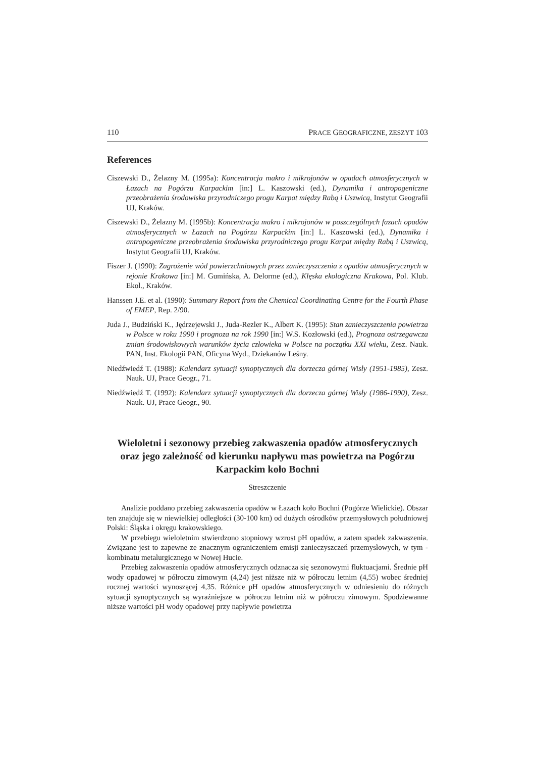110 PRACE GEOGRAFICZNE, ZESZYT 103
References
Ciszewski D., Żelazny M. (1995a): Koncentracja makro i mikrojonów w opadach atmosferycznych w Łazach na Pogórzu Karpackim [in:] L. Kaszowski (ed.), Dynamika i antropogeniczne przeobrażenia środowiska przyrodniczego progu Karpat między Rabą i Uszwicą, Instytut Geografii UJ, Kraków.
Ciszewski D., Żelazny M. (1995b): Koncentracja makro i mikrojonów w poszczególnych fazach opadów atmosferycznych w Łazach na Pogórzu Karpackim [in:] L. Kaszowski (ed.), Dynamika i antropogeniczne przeobrażenia środowiska przyrodniczego progu Karpat między Rabą i Uszwicą, Instytut Geografii UJ, Kraków.
Fiszer J. (1990): Zagrożenie wód powierzchniowych przez zanieczyszczenia z opadów atmosferycznych w rejonie Krakowa [in:] M. Gumińska, A. Delorme (ed.), Klęska ekologiczna Krakowa, Pol. Klub. Ekol., Kraków.
Hanssen J.E. et al. (1990): Summary Report from the Chemical Coordinating Centre for the Fourth Phase of EMEP, Rep. 2/90.
Juda J., Budziński K., Jędrzejewski J., Juda-Rezler K., Albert K. (1995): Stan zanieczyszczenia powietrza w Polsce w roku 1990 i prognoza na rok 1990 [in:] W.S. Kozłowski (ed.), Prognoza ostrzegawcza zmian środowiskowych warunków życia człowieka w Polsce na początku XXI wieku, Zesz. Nauk. PAN, Inst. Ekologii PAN, Oficyna Wyd., Dziekanów Leśny.
Niedźwiedź T. (1988): Kalendarz sytuacji synoptycznych dla dorzecza górnej Wisły (1951-1985), Zesz. Nauk. UJ, Prace Geogr., 71.
Niedźwiedź T. (1992): Kalendarz sytuacji synoptycznych dla dorzecza górnej Wisły (1986-1990), Zesz. Nauk. UJ, Prace Geogr., 90.
Wieloletni i sezonowy przebieg zakwaszenia opadów atmosferycznych oraz jego zależność od kierunku napływu mas powietrza na Pogórzu Karpackim koło Bochni
Streszczenie
Analizie poddano przebieg zakwaszenia opadów w Łazach koło Bochni (Pogórze Wielickie). Obszar ten znajduje się w niewielkiej odległości (30-100 km) od dużych ośrodków przemysłowych południowej Polski: Śląska i okręgu krakowskiego.
W przebiegu wieloletnim stwierdzono stopniowy wzrost pH opadów, a zatem spadek zakwaszenia. Związane jest to zapewne ze znacznym ograniczeniem emisji zanieczyszczeń przemysłowych, w tym - kombinatu metalurgicznego w Nowej Hucie.
Przebieg zakwaszenia opadów atmosferycznych odznacza się sezonowymi fluktuacjami. Średnie pH wody opadowej w półroczu zimowym (4,24) jest niższe niż w półroczu letnim (4,55) wobec średniej rocznej wartości wynoszącej 4,35. Różnice pH opadów atmosferycznych w odniesieniu do różnych sytuacji synoptycznych są wyraźniejsze w półroczu letnim niż w półroczu zimowym. Spodziewanne niższe wartości pH wody opadowej przy napływie powietrza